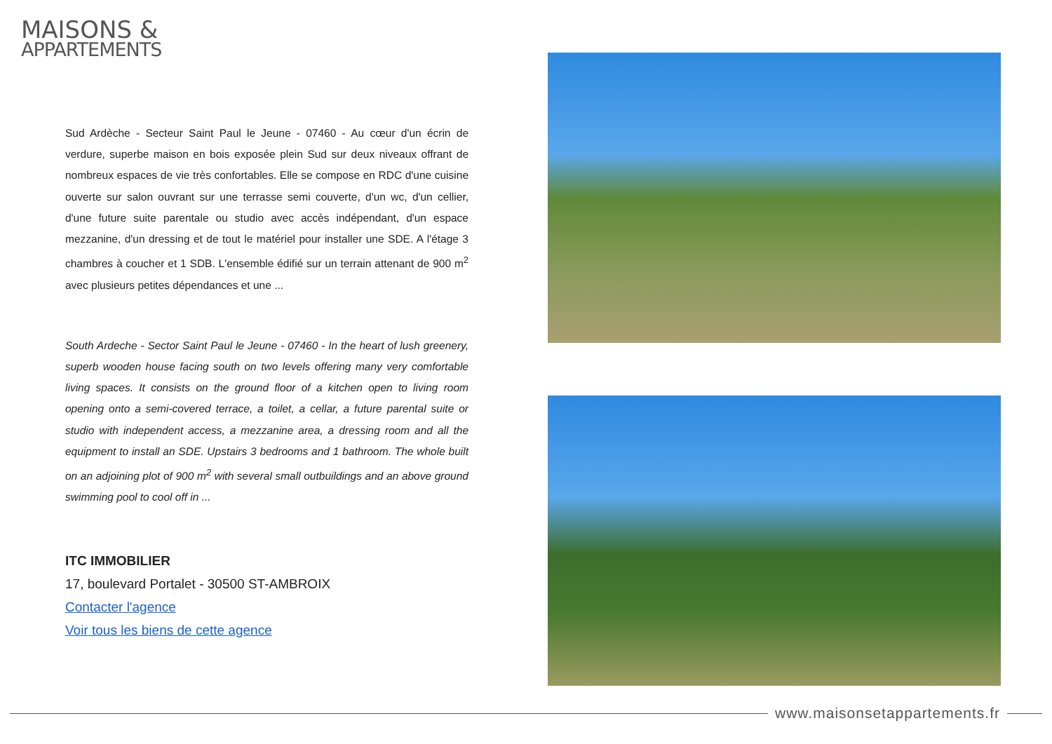MAISONS &
APPARTEMENTS
Sud Ardèche - Secteur Saint Paul le Jeune - 07460 - Au cœur d'un écrin de verdure, superbe maison en bois exposée plein Sud sur deux niveaux offrant de nombreux espaces de vie très confortables. Elle se compose en RDC d'une cuisine ouverte sur salon ouvrant sur une terrasse semi couverte, d'un wc, d'un cellier, d'une future suite parentale ou studio avec accès indépendant, d'un espace mezzanine, d'un dressing et de tout le matériel pour installer une SDE. A l'étage 3 chambres à coucher et 1 SDB. L'ensemble édifié sur un terrain attenant de 900 m<sup>2</sup> avec plusieurs petites dépendances et une ...
South Ardeche - Sector Saint Paul le Jeune - 07460 - In the heart of lush greenery, superb wooden house facing south on two levels offering many very comfortable living spaces. It consists on the ground floor of a kitchen open to living room opening onto a semi-covered terrace, a toilet, a cellar, a future parental suite or studio with independent access, a mezzanine area, a dressing room and all the equipment to install an SDE. Upstairs 3 bedrooms and 1 bathroom. The whole built on an adjoining plot of 900 m<sup>2</sup> with several small outbuildings and an above ground swimming pool to cool off in ...
ITC IMMOBILIER
17, boulevard Portalet - 30500 ST-AMBROIX
Contacter l'agence
Voir tous les biens de cette agence
www.maisonsetappartements.fr